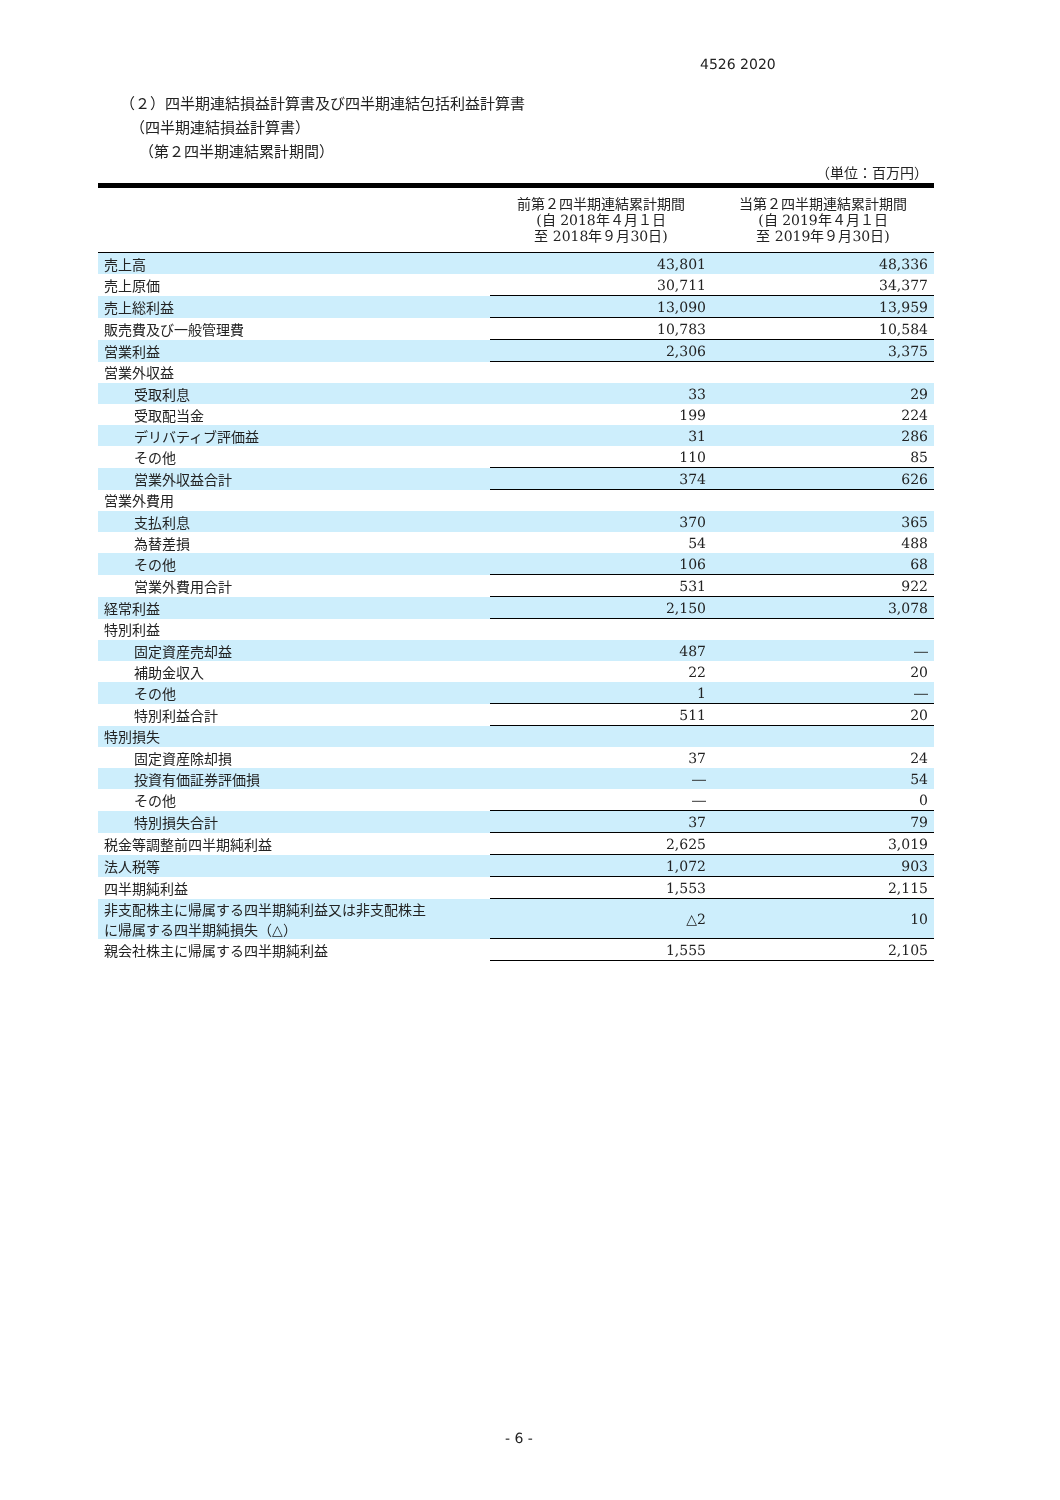4526 2020
（２）四半期連結損益計算書及び四半期連結包括利益計算書
（四半期連結損益計算書）
（第２四半期連結累計期間）
（単位：百万円）
| | 前第２四半期連結累計期間 (自 2018年４月１日 至 2018年９月30日) | 当第２四半期連結累計期間 (自 2019年４月１日 至 2019年９月30日) |
| --- | --- | --- |
| 売上高 | 43,801 | 48,336 |
| 売上原価 | 30,711 | 34,377 |
| 売上総利益 | 13,090 | 13,959 |
| 販売費及び一般管理費 | 10,783 | 10,584 |
| 営業利益 | 2,306 | 3,375 |
| 営業外収益 | | |
| 受取利息 | 33 | 29 |
| 受取配当金 | 199 | 224 |
| デリバティブ評価益 | 31 | 286 |
| その他 | 110 | 85 |
| 営業外収益合計 | 374 | 626 |
| 営業外費用 | | |
| 支払利息 | 370 | 365 |
| 為替差損 | 54 | 488 |
| その他 | 106 | 68 |
| 営業外費用合計 | 531 | 922 |
| 経常利益 | 2,150 | 3,078 |
| 特別利益 | | |
| 固定資産売却益 | 487 | ― |
| 補助金収入 | 22 | 20 |
| その他 | 1 | ― |
| 特別利益合計 | 511 | 20 |
| 特別損失 | | |
| 固定資産除却損 | 37 | 24 |
| 投資有価証券評価損 | ― | 54 |
| その他 | ― | 0 |
| 特別損失合計 | 37 | 79 |
| 税金等調整前四半期純利益 | 2,625 | 3,019 |
| 法人税等 | 1,072 | 903 |
| 四半期純利益 | 1,553 | 2,115 |
| 非支配株主に帰属する四半期純利益又は非支配株主 に帰属する四半期純損失（△） | △2 | 10 |
| 親会社株主に帰属する四半期純利益 | 1,555 | 2,105 |
- 6 -